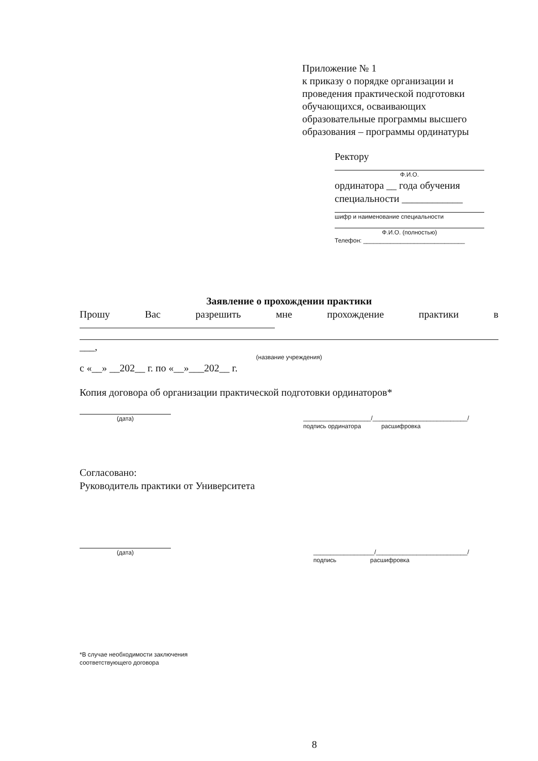Приложение № 1
к приказу о порядке организации и
проведения практической подготовки
обучающихся, осваивающих
образовательные программы высшего
образования – программы ординатуры
Ректору
Ф.И.О.
ординатора __ года обучения
специальности ____________
шифр и наименование специальности
Ф.И.О. (полностью)
Телефон: ______________________________
Заявление о прохождении практики
Прошу Вас разрешить мне прохождение практики в
___,
(название учреждения)
с «__» __202__ г. по «__»___202__ г.
Копия договора об организации практической подготовки ординаторов*
(дата) ____________________/____________________________/
подпись ординатора расшифровка
Согласовано:
Руководитель практики от Университета
(дата) __________________/___________________________/
подпись расшифровка
*В случае необходимости заключения соответствующего договора
8